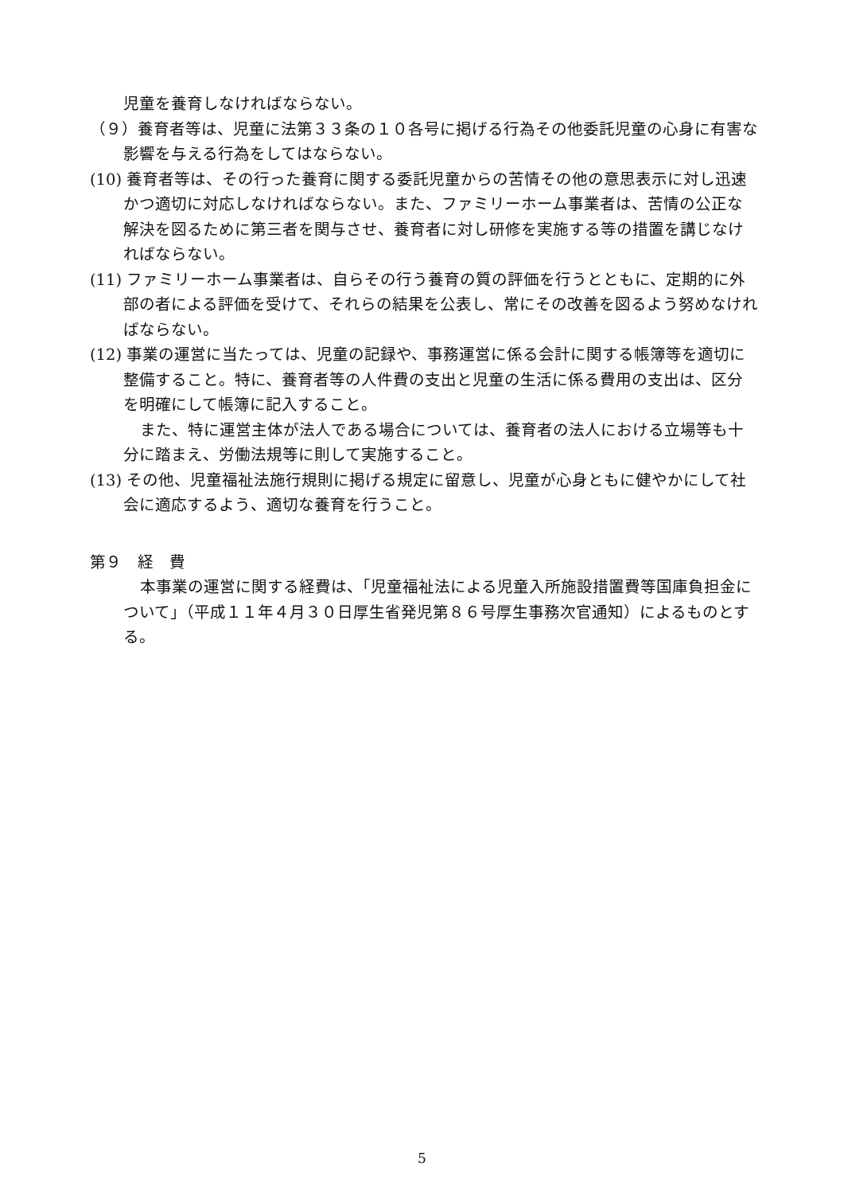児童を養育しなければならない。
（９）養育者等は、児童に法第３３条の１０各号に掲げる行為その他委託児童の心身に有害な影響を与える行為をしてはならない。
(10) 養育者等は、その行った養育に関する委託児童からの苦情その他の意思表示に対し迅速かつ適切に対応しなければならない。また、ファミリーホーム事業者は、苦情の公正な解決を図るために第三者を関与させ、養育者に対し研修を実施する等の措置を講じなければならない。
(11) ファミリーホーム事業者は、自らその行う養育の質の評価を行うとともに、定期的に外部の者による評価を受けて、それらの結果を公表し、常にその改善を図るよう努めなければならない。
(12) 事業の運営に当たっては、児童の記録や、事務運営に係る会計に関する帳簿等を適切に整備すること。特に、養育者等の人件費の支出と児童の生活に係る費用の支出は、区分を明確にして帳簿に記入すること。
また、特に運営主体が法人である場合については、養育者の法人における立場等も十分に踏まえ、労働法規等に則して実施すること。
(13) その他、児童福祉法施行規則に掲げる規定に留意し、児童が心身ともに健やかにして社会に適応するよう、適切な養育を行うこと。
第９　経　費
本事業の運営に関する経費は、「児童福祉法による児童入所施設措置費等国庫負担金について」（平成１１年４月３０日厚生省発児第８６号厚生事務次官通知）によるものとする。
5